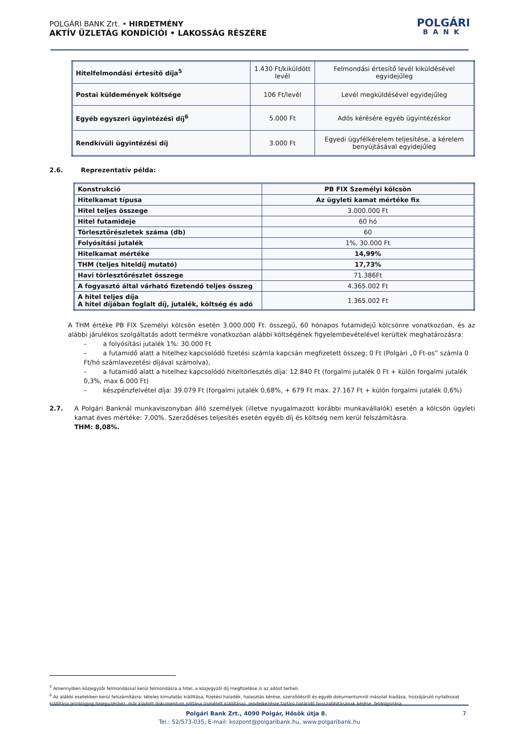POLGÁRI BANK Zrt. • HIRDETMÉNY
AKTÍV ÜZLETÁG KONDÍCIÓI • LAKOSSÁG RÉSZÉRE
POLGÁRI
BANK
| Hitelfelmondási értesítő díja<sup>5</sup> | 1.430 Ft/kiküldött levél | Felmondási értesítő levél kiküldésével egyidejűleg |
| Postai küldemények költsége | 106 Ft/levél | Levél megküldésével egyidejűleg |
| Egyéb egyszeri ügyintézési díj<sup>6</sup> | 5.000 Ft | Adós kérésére egyéb ügyintézéskor |
| Rendkívüli ügyintézési díj | 3.000 Ft | Egyedi ügyfélkérelem teljesítése, a kérelem benyújtásával egyidejűleg |
2.6. Reprezentatív példa:
| Konstrukció | PB FIX Személyi kölcsön |
| Hitelkamat típusa | Az ügyleti kamat mértéke fix |
| Hitel teljes összege | 3.000.000 Ft |
| Hitel futamideje | 60 hó |
| Törlesztőrészletek száma (db) | 60 |
| Folyósítási jutalék | 1%, 30.000 Ft |
| Hitelkamat mértéke | 14,99% |
| THM (teljes hiteldíj mutató) | 17,73% |
| Havi törlesztőrészlet összege | 71.386Ft |
| A fogyasztó által várható fizetendő teljes összeg | 4.365.002 Ft |
| A hitel teljes díja A hitel díjában foglalt díj, jutalék, költség és adó | 1.365.002 Ft |
A THM értéke PB FIX Személyi kölcsön esetén 3.000.000 Ft. összegű, 60 hónapos futamidejű kölcsönre vonatkozóan, és az alábbi járulékos szolgáltatás adott termékre vonatkozóan alábbi költségének figyelembevételével kerültek meghatározásra:
– a folyósítási jutalék 1%: 30.000 Ft
– a futamidő alatt a hitelhez kapcsolódó fizetési számla kapcsán megfizetett összeg: 0 Ft (Polgári „0 Ft-os” számla 0 Ft/hó számlavezetési díjával számolva),
– a futamidő alatt a hitelhez kapcsolódó hiteltörlesztés díja: 12.840 Ft (forgalmi jutalék 0 Ft + külön forgalmi jutalék 0,3%, max 6.000 Ft)
– készpénzfelvétel díja: 39.079 Ft (forgalmi jutalék 0,68%, + 679 Ft max. 27.167 Ft + külön forgalmi jutalék 0,6%)
2.7. A Polgári Banknál munkaviszonyban álló személyek (illetve nyugalmazott korábbi munkavállalók) esetén a kölcsön ügyleti kamat éves mértéke: 7,00%. Szerződéses teljesítés esetén egyéb díj és költség nem kerül felszámításra.
THM: 8,08%.
<sup>5</sup> Amennyiben közjegyzői felmondással kerül felmondásra a hitel, a közjegyzői díj megfizetése is az adóst terheli.
<sup>6</sup> Az alábbi esetekben kerül felszámításra: tételes kimutatás kiállítása, fizetési haladék, halasztás kérése, szerződésről és egyéb dokumentumról másolat kiadása, hozzájáruló nyilatkozat kiállítása jelzálogjog bejegyzéshez, már kiadott dokumentum pótlása (ismételt kiállítása), rendelkezésre tartási határidő hosszabbításának kérése, feldolgozása.
Polgári Bank Zrt., 4090 Polgár, Hősök útja 8. 7
Tel.: 52/573-035, E-mail: kozpont@polgaribank.hu, www.polgaribank.hu